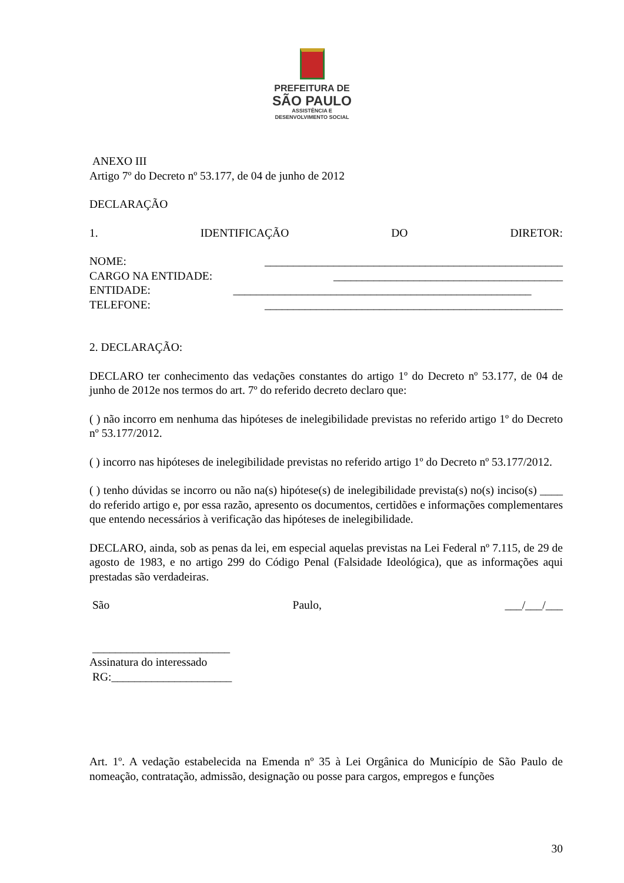PREFEITURA DE
SÃO PAULO
ASSISTÊNCIA E
DESENVOLVIMENTO SOCIAL
ANEXO III
Artigo 7º do Decreto nº 53.177, de 04 de junho de 2012
DECLARAÇÃO
1. IDENTIFICAÇÃO DO DIRETOR:
NOME: ____________________________________________________
CARGO NA ENTIDADE: ________________________________________
ENTIDADE: ____________________________________________________
TELEFONE: ____________________________________________________
2. DECLARAÇÃO:
DECLARO ter conhecimento das vedações constantes do artigo 1º do Decreto nº 53.177, de 04 de junho de 2012e nos termos do art. 7º do referido decreto declaro que:
( ) não incorro em nenhuma das hipóteses de inelegibilidade previstas no referido artigo 1º do Decreto nº 53.177/2012.
( ) incorro nas hipóteses de inelegibilidade previstas no referido artigo 1º do Decreto nº 53.177/2012.
( ) tenho dúvidas se incorro ou não na(s) hipótese(s) de inelegibilidade prevista(s) no(s) inciso(s) ____ do referido artigo e, por essa razão, apresento os documentos, certidões e informações complementares que entendo necessários à verificação das hipóteses de inelegibilidade.
DECLARO, ainda, sob as penas da lei, em especial aquelas previstas na Lei Federal nº 7.115, de 29 de agosto de 1983, e no artigo 299 do Código Penal (Falsidade Ideológica), que as informações aqui prestadas são verdadeiras.
São Paulo, ___/___/___
________________________
Assinatura do interessado
RG:_____________________
Art. 1º. A vedação estabelecida na Emenda nº 35 à Lei Orgânica do Município de São Paulo de nomeação, contratação, admissão, designação ou posse para cargos, empregos e funções
30